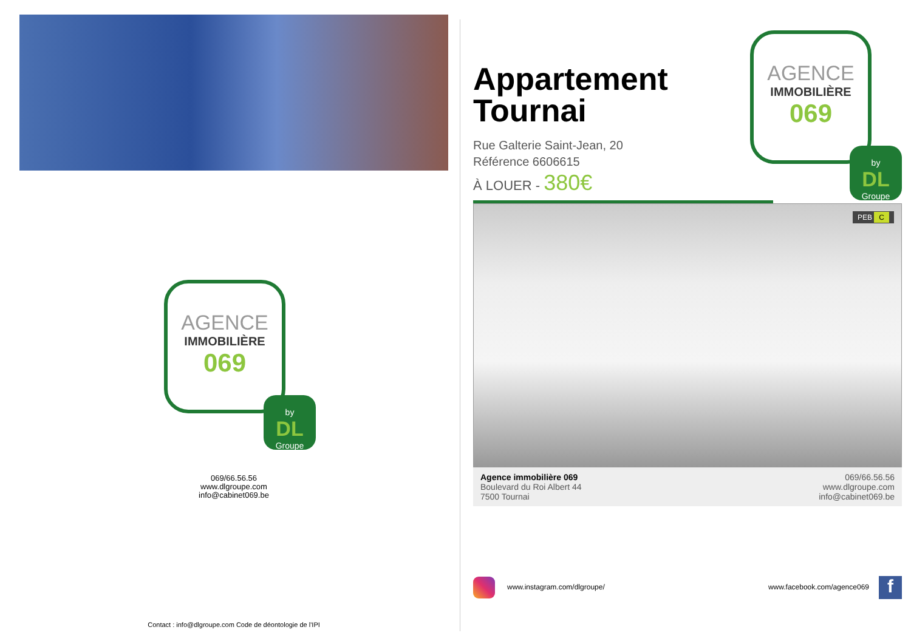AGENCE
IMMOBILIÈRE
069
by
DL
Groupe
069/66.56.56
www.dlgroupe.com
info@cabinet069.be
Contact : info@dlgroupe.com Code de déontologie de l'IPI
AGENCE
IMMOBILIÈRE
069
by
DL
Groupe
Appartement
Tournai
Rue Galterie Saint-Jean, 20
Référence 6606615
À LOUER - 380€
PEB C
Agence immobilière 069
Boulevard du Roi Albert 44
7500 Tournai
069/66.56.56
www.dlgroupe.com
info@cabinet069.be
www.instagram.com/dlgroupe/ www.facebook.com/agence069 f